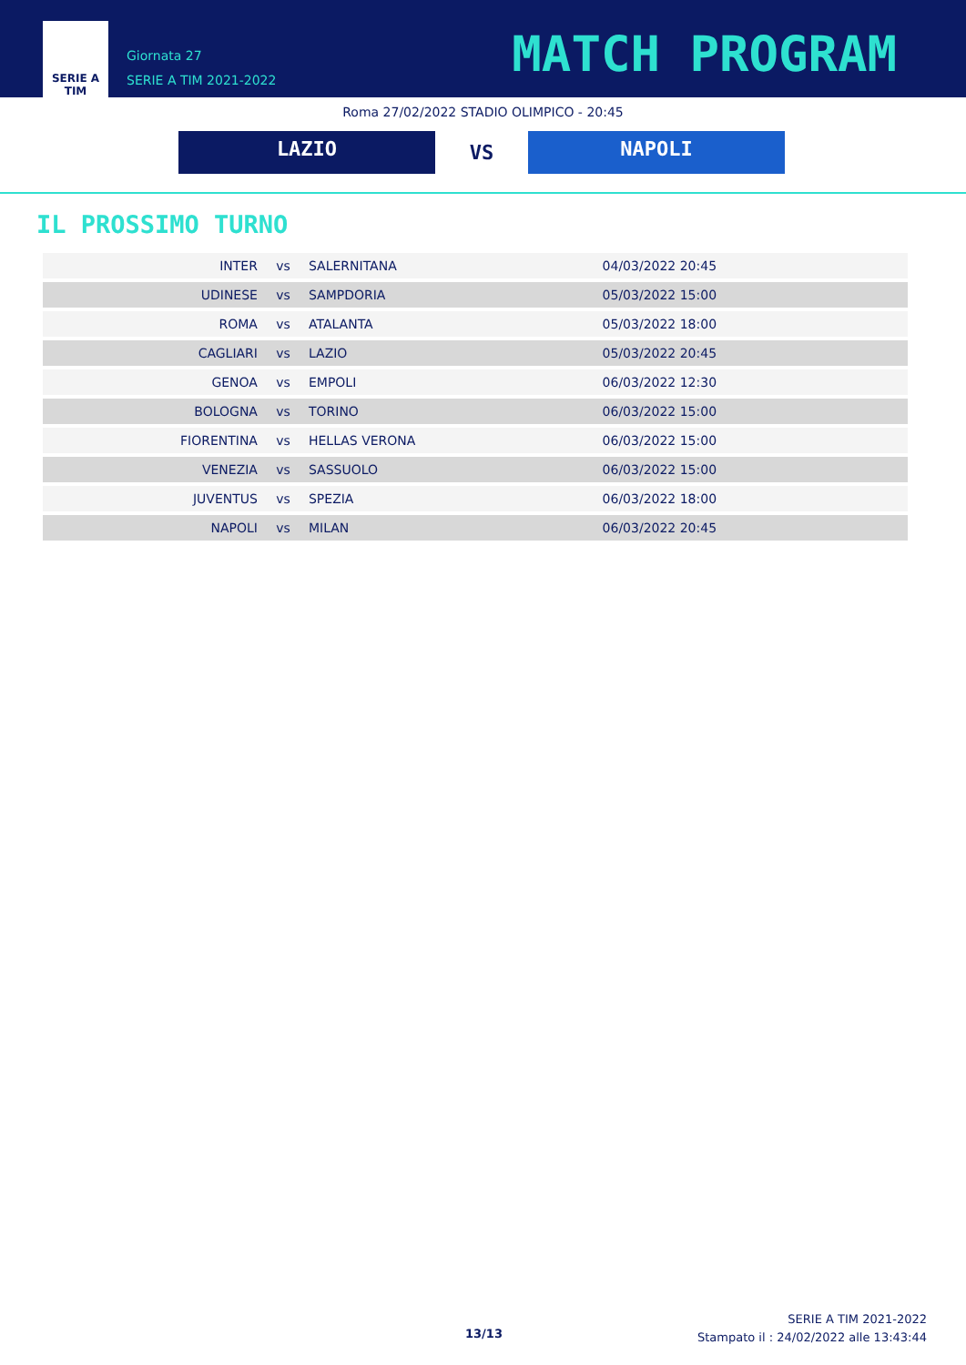SERIE A
TIM
Giornata 27
SERIE A TIM 2021-2022
MATCH PROGRAM
Roma 27/02/2022 STADIO OLIMPICO - 20:45
LAZIO
VS
NAPOLI
IL PROSSIMO TURNO
| INTER | vs | SALERNITANA | 04/03/2022 20:45 |
| UDINESE | vs | SAMPDORIA | 05/03/2022 15:00 |
| ROMA | vs | ATALANTA | 05/03/2022 18:00 |
| CAGLIARI | vs | LAZIO | 05/03/2022 20:45 |
| GENOA | vs | EMPOLI | 06/03/2022 12:30 |
| BOLOGNA | vs | TORINO | 06/03/2022 15:00 |
| FIORENTINA | vs | HELLAS VERONA | 06/03/2022 15:00 |
| VENEZIA | vs | SASSUOLO | 06/03/2022 15:00 |
| JUVENTUS | vs | SPEZIA | 06/03/2022 18:00 |
| NAPOLI | vs | MILAN | 06/03/2022 20:45 |
13/13
SERIE A TIM 2021-2022
Stampato il : 24/02/2022 alle 13:43:44